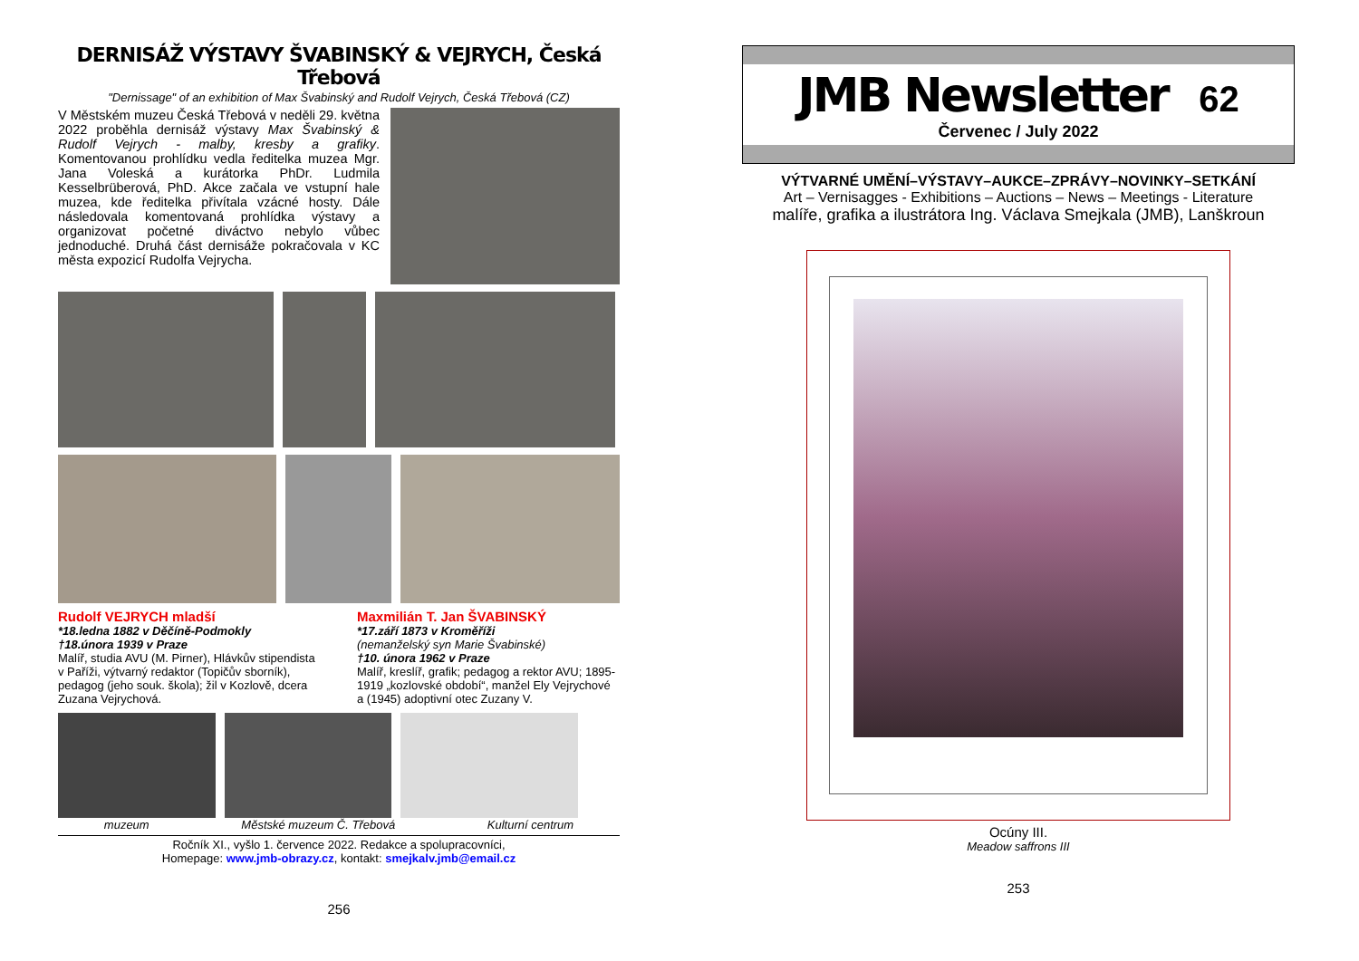DERNISÁŽ VÝSTAVY ŠVABINSKÝ & VEJRYCH, Česká Třebová
"Dernissage" of an exhibition of Max Švabinský and Rudolf Vejrych, Česká Třebová (CZ)
V Městském muzeu Česká Třebová v neděli 29. května 2022 proběhla dernisáž výstavy Max Švabinský & Rudolf Vejrych - malby, kresby a grafiky. Komentovanou prohlídku vedla ředitelka muzea Mgr. Jana Voleská a kurátorka PhDr. Ludmila Kesselbrüberová, PhD. Akce začala ve vstupní hale muzea, kde ředitelka přivítala vzácné hosty. Dále následovala komentovaná prohlídka výstavy a organizovat početné diváctvo nebylo vůbec jednoduché. Druhá část dernisáže pokračovala v KC města expozicí Rudolfa Vejrycha.
Rudolf VEJRYCH mladší
*18.ledna 1882 v Děčíně-Podmokly
†18.února 1939 v Praze
Malíř, studia AVU (M. Pirner), Hlávkův stipendista v Paříži, výtvarný redaktor (Topičův sborník), pedagog (jeho souk. škola); žil v Kozlově, dcera Zuzana Vejrychová.
Maxmilián T. Jan ŠVABINSKÝ
*17.září 1873 v Kroměříži
(nemanželský syn Marie Švabinské)
†10. února 1962 v Praze
Malíř, kreslíř, grafik; pedagog a rektor AVU; 1895-1919 „kozlovské období“, manžel Ely Vejrychové a (1945) adoptivní otec Zuzany V.
muzeum Městské muzeum Č. Třebová Kulturní centrum
Ročník XI., vyšlo 1. července 2022. Redakce a spolupracovníci,
Homepage: www.jmb-obrazy.cz, kontakt: smejkalv.jmb@email.cz
256
JMB Newsletter 62
Červenec / July 2022
VÝTVARNÉ UMĚNÍ–VÝSTAVY–AUKCE–ZPRÁVY–NOVINKY–SETKÁNÍ
Art – Vernisagges - Exhibitions – Auctions – News – Meetings - Literature
malíře, grafika a ilustrátora Ing. Václava Smejkala (JMB), Lanškroun
Ocúny III.
Meadow saffrons III
253